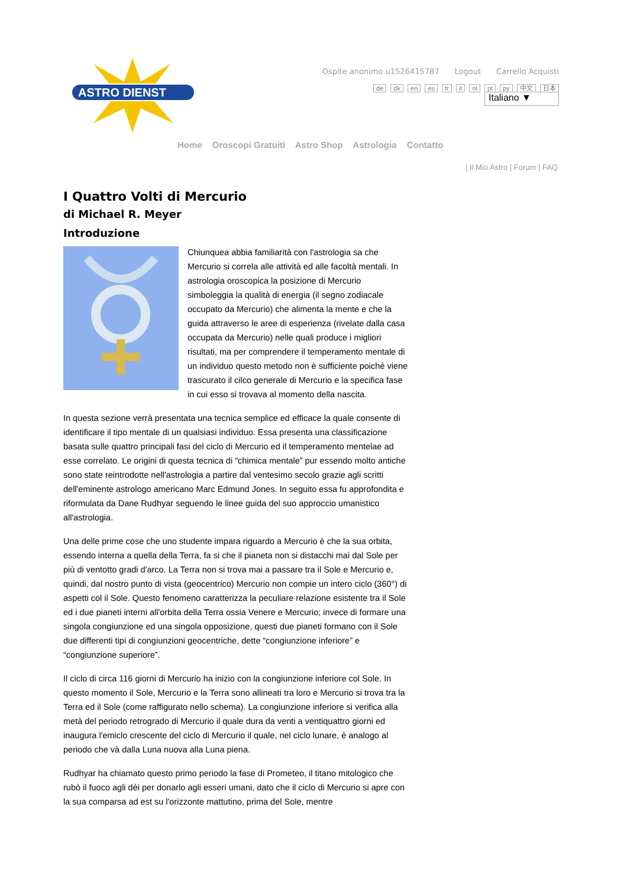ASTRO DIENST
Ospite anonimo u1526415787 Logout Carrello Acquisti
de dk en es fr it nl pt py 中文 日本
Italiano ▼
Home Oroscopi Gratuiti Astro Shop Astrologia Contatto
| Il Mio Astro | Forum | FAQ
I Quattro Volti di Mercurio
di Michael R. Meyer
Introduzione
Chiunquea abbia familiarità con l'astrologia sa che Mercurio si correla alle attività ed alle facoltà mentali. In astrologia oroscopica la posizione di Mercurio simboleggia la qualità di energia (il segno zodiacale occupato da Mercurio) che alimenta la mente e che la guida attraverso le aree di esperienza (rivelate dalla casa occupata da Mercurio) nelle quali produce i migliori risultati, ma per comprendere il temperamento mentale di un individuo questo metodo non è sufficiente poiché viene trascurato il cilco generale di Mercurio e la specifica fase in cui esso si trovava al momento della nascita.
In questa sezione verrà presentata una tecnica semplice ed efficace la quale consente di identificare il tipo mentale di un qualsiasi individuo. Essa presenta una classificazione basata sulle quattro principali fasi del ciclo di Mercurio ed il temperamento mentelae ad esse correlato. Le origini di questa tecnica di “chimica mentale” pur essendo molto antiche sono state reintrodotte nell'astrologia a partire dal ventesimo secolo grazie agli scritti dell'eminente astrologo americano Marc Edmund Jones. In seguito essa fu approfondita e riformulata da Dane Rudhyar seguendo le linee guida del suo approccio umanistico all'astrologia.
Una delle prime cose che uno studente impara riguardo a Mercurio è che la sua orbita, essendo interna a quella della Terra, fa si che il pianeta non si distacchi mai dal Sole per più di ventotto gradi d'arco. La Terra non si trova mai a passare tra il Sole e Mercurio e, quindi, dal nostro punto di vista (geocentrico) Mercurio non compie un intero ciclo (360°) di aspetti col il Sole. Questo fenomeno caratterizza la peculiare relazione esistente tra il Sole ed i due pianeti interni all'orbita della Terra ossia Venere e Mercurio; invece di formare una singola congiunzione ed una singola opposizione, questi due pianeti formano con il Sole due differenti tipi di congiunzioni geocentriche, dette “congiunzione inferiore” e “congiunzione superiore”.
Il ciclo di circa 116 giorni di Mercurio ha inizio con la congiunzione inferiore col Sole. In questo momento il Sole, Mercurio e la Terra sono allineati tra loro e Mercurio si trova tra la Terra ed il Sole (come raffigurato nello schema). La congiunzione inferiore si verifica alla metà del periodo retrogrado di Mercurio il quale dura da venti a ventiquattro giorni ed inaugura l'emiclo crescente del ciclo di Mercurio il quale, nel ciclo lunare, è analogo al periodo che và dalla Luna nuova alla Luna piena.
Rudhyar ha chiamato questo primo periodo la fase di Prometeo, il titano mitologico che rubò il fuoco agli dèi per donarlo agli esseri umani, dato che il ciclo di Mercurio si apre con la sua comparsa ad est su l'orizzonte mattutino, prima del Sole, mentre